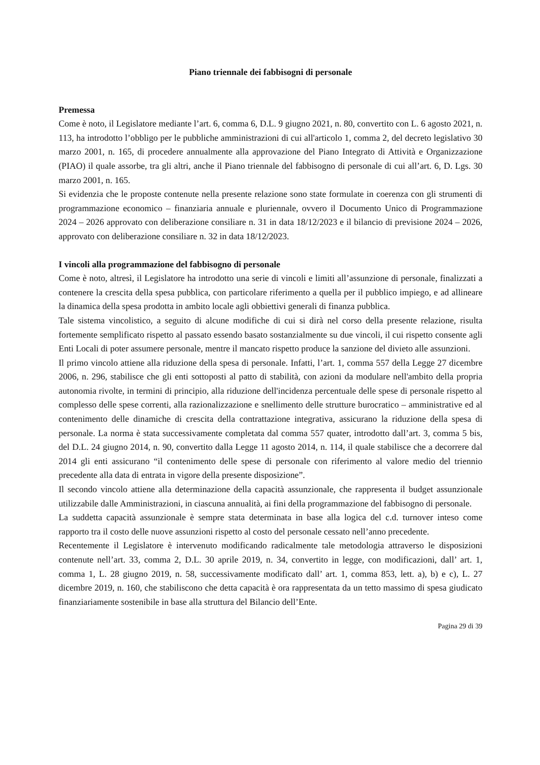Piano triennale dei fabbisogni di personale
Premessa
Come è noto, il Legislatore mediante l’art. 6, comma 6, D.L. 9 giugno 2021, n. 80, convertito con L. 6 agosto 2021, n. 113, ha introdotto l’obbligo per le pubbliche amministrazioni di cui all'articolo 1, comma 2, del decreto legislativo 30 marzo 2001, n. 165, di procedere annualmente alla approvazione del Piano Integrato di Attività e Organizzazione (PIAO) il quale assorbe, tra gli altri, anche il Piano triennale del fabbisogno di personale di cui all’art. 6, D. Lgs. 30 marzo 2001, n. 165.
Si evidenzia che le proposte contenute nella presente relazione sono state formulate in coerenza con gli strumenti di programmazione economico – finanziaria annuale e pluriennale, ovvero il Documento Unico di Programmazione 2024 – 2026 approvato con deliberazione consiliare n. 31 in data 18/12/2023 e il bilancio di previsione 2024 – 2026, approvato con deliberazione consiliare n. 32 in data 18/12/2023.
I vincoli alla programmazione del fabbisogno di personale
Come è noto, altresì, il Legislatore ha introdotto una serie di vincoli e limiti all’assunzione di personale, finalizzati a contenere la crescita della spesa pubblica, con particolare riferimento a quella per il pubblico impiego, e ad allineare la dinamica della spesa prodotta in ambito locale agli obbiettivi generali di finanza pubblica.
Tale sistema vincolistico, a seguito di alcune modifiche di cui si dirà nel corso della presente relazione, risulta fortemente semplificato rispetto al passato essendo basato sostanzialmente su due vincoli, il cui rispetto consente agli Enti Locali di poter assumere personale, mentre il mancato rispetto produce la sanzione del divieto alle assunzioni.
Il primo vincolo attiene alla riduzione della spesa di personale. Infatti, l’art. 1, comma 557 della Legge 27 dicembre 2006, n. 296, stabilisce che gli enti sottoposti al patto di stabilità, con azioni da modulare nell'ambito della propria autonomia rivolte, in termini di principio, alla riduzione dell'incidenza percentuale delle spese di personale rispetto al complesso delle spese correnti, alla razionalizzazione e snellimento delle strutture burocratico – amministrative ed al contenimento delle dinamiche di crescita della contrattazione integrativa, assicurano la riduzione della spesa di personale. La norma è stata successivamente completata dal comma 557 quater, introdotto dall’art. 3, comma 5 bis, del D.L. 24 giugno 2014, n. 90, convertito dalla Legge 11 agosto 2014, n. 114, il quale stabilisce che a decorrere dal 2014 gli enti assicurano “il contenimento delle spese di personale con riferimento al valore medio del triennio precedente alla data di entrata in vigore della presente disposizione”.
Il secondo vincolo attiene alla determinazione della capacità assunzionale, che rappresenta il budget assunzionale utilizzabile dalle Amministrazioni, in ciascuna annualità, ai fini della programmazione del fabbisogno di personale.
La suddetta capacità assunzionale è sempre stata determinata in base alla logica del c.d. turnover inteso come rapporto tra il costo delle nuove assunzioni rispetto al costo del personale cessato nell’anno precedente.
Recentemente il Legislatore è intervenuto modificando radicalmente tale metodologia attraverso le disposizioni contenute nell’art. 33, comma 2, D.L. 30 aprile 2019, n. 34, convertito in legge, con modificazioni, dall’ art. 1, comma 1, L. 28 giugno 2019, n. 58, successivamente modificato dall’ art. 1, comma 853, lett. a), b) e c), L. 27 dicembre 2019, n. 160, che stabiliscono che detta capacità è ora rappresentata da un tetto massimo di spesa giudicato finanziariamente sostenibile in base alla struttura del Bilancio dell’Ente.
Pagina 29 di 39